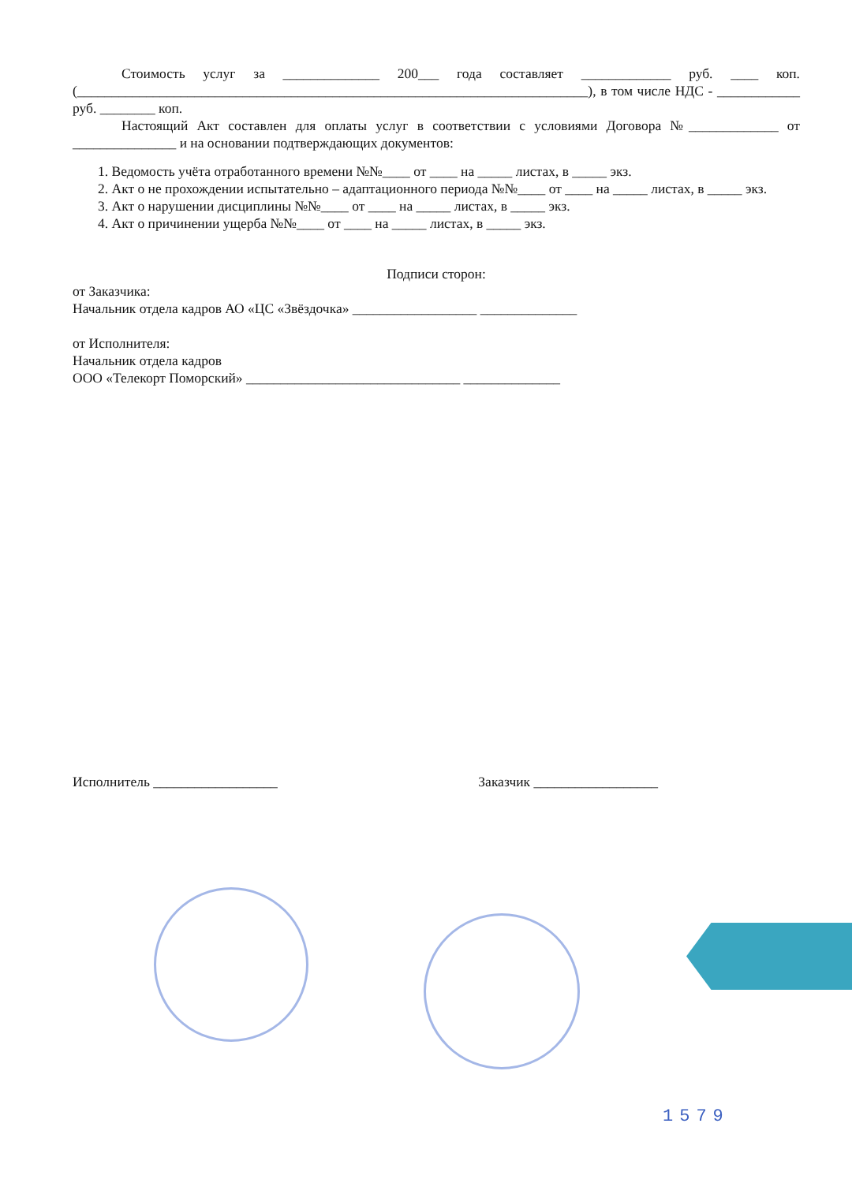Стоимость услуг за ______________ 200___ года составляет _____________ руб. ____ коп. (__________________________________________________________________________), в том числе НДС - ____________ руб. ________ коп.
Настоящий Акт составлен для оплаты услуг в соответствии с условиями Договора №_____________ от _______________ и на основании подтверждающих документов:
1. Ведомость учёта отработанного времени №№____ от ____ на _____ листах, в _____ экз.
2. Акт о не прохождении испытательно – адаптационного периода №№____ от ____ на _____ листах, в _____ экз.
3. Акт о нарушении дисциплины №№____ от ____ на _____ листах, в _____ экз.
4. Акт о причинении ущерба №№____ от ____ на _____ листах, в _____ экз.
Подписи сторон:
от Заказчика:
Начальник отдела кадров АО «ЦС «Звёздочка» __________________ ______________
от Исполнителя:
Начальник отдела кадров
ООО «Телекорт Поморский» _______________________________ ______________
Исполнитель __________________ Заказчик __________________
1579